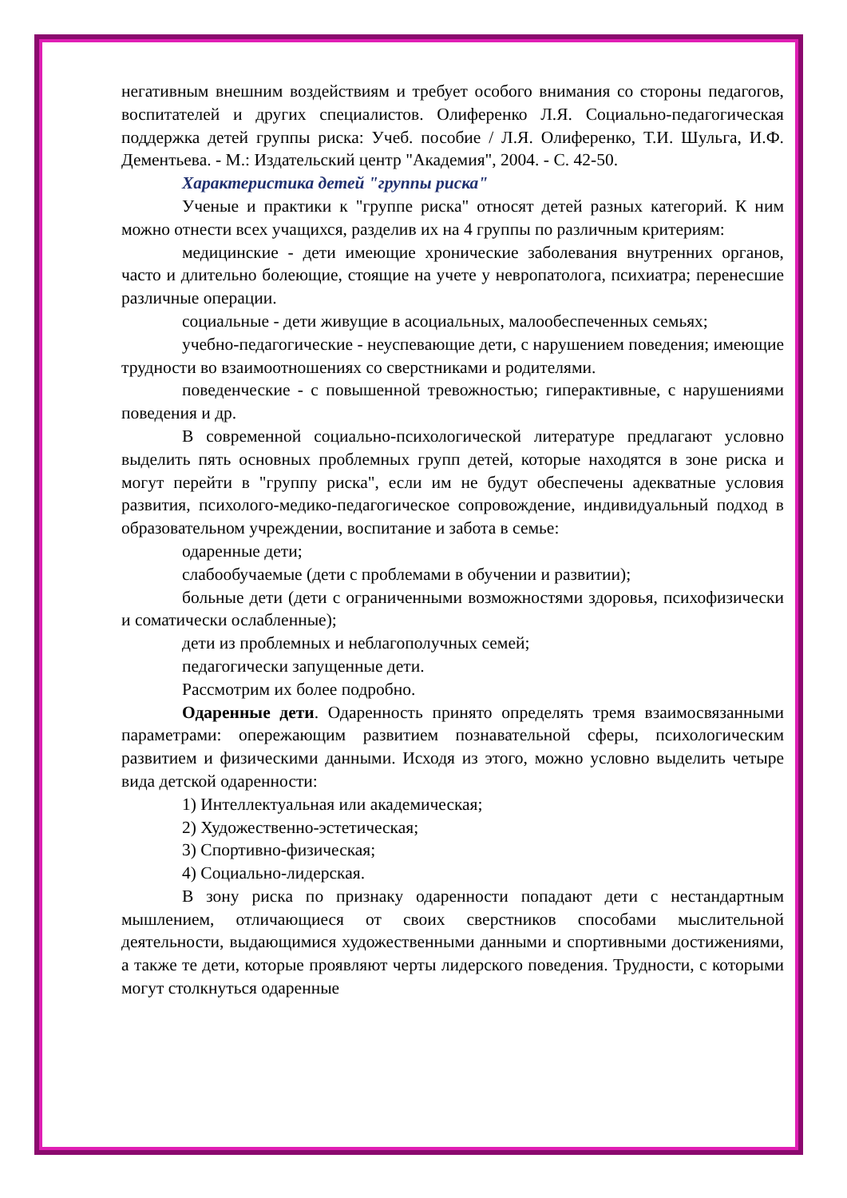негативным внешним воздействиям и требует особого внимания со стороны педагогов, воспитателей и других специалистов. Олиференко Л.Я. Социально-педагогическая поддержка детей группы риска: Учеб. пособие / Л.Я. Олиференко, Т.И. Шульга, И.Ф. Дементьева. - М.: Издательский центр "Академия", 2004. - С. 42-50.
Характеристика детей "группы риска"
Ученые и практики к "группе риска" относят детей разных категорий. К ним можно отнести всех учащихся, разделив их на 4 группы по различным критериям:
медицинские - дети имеющие хронические заболевания внутренних органов, часто и длительно болеющие, стоящие на учете у невропатолога, психиатра; перенесшие различные операции.
социальные - дети живущие в асоциальных, малообеспеченных семьях;
учебно-педагогические - неуспевающие дети, с нарушением поведения; имеющие трудности во взаимоотношениях со сверстниками и родителями.
поведенческие - с повышенной тревожностью; гиперактивные, с нарушениями поведения и др.
В современной социально-психологической литературе предлагают условно выделить пять основных проблемных групп детей, которые находятся в зоне риска и могут перейти в "группу риска", если им не будут обеспечены адекватные условия развития, психолого-медико-педагогическое сопровождение, индивидуальный подход в образовательном учреждении, воспитание и забота в семье:
одаренные дети;
слабообучаемые (дети с проблемами в обучении и развитии);
больные дети (дети с ограниченными возможностями здоровья, психофизически и соматически ослабленные);
дети из проблемных и неблагополучных семей;
педагогически запущенные дети.
Рассмотрим их более подробно.
Одаренные дети. Одаренность принято определять тремя взаимосвязанными параметрами: опережающим развитием познавательной сферы, психологическим развитием и физическими данными. Исходя из этого, можно условно выделить четыре вида детской одаренности:
1) Интеллектуальная или академическая;
2) Художественно-эстетическая;
3) Спортивно-физическая;
4) Социально-лидерская.
В зону риска по признаку одаренности попадают дети с нестандартным мышлением, отличающиеся от своих сверстников способами мыслительной деятельности, выдающимися художественными данными и спортивными достижениями, а также те дети, которые проявляют черты лидерского поведения. Трудности, с которыми могут столкнуться одаренные